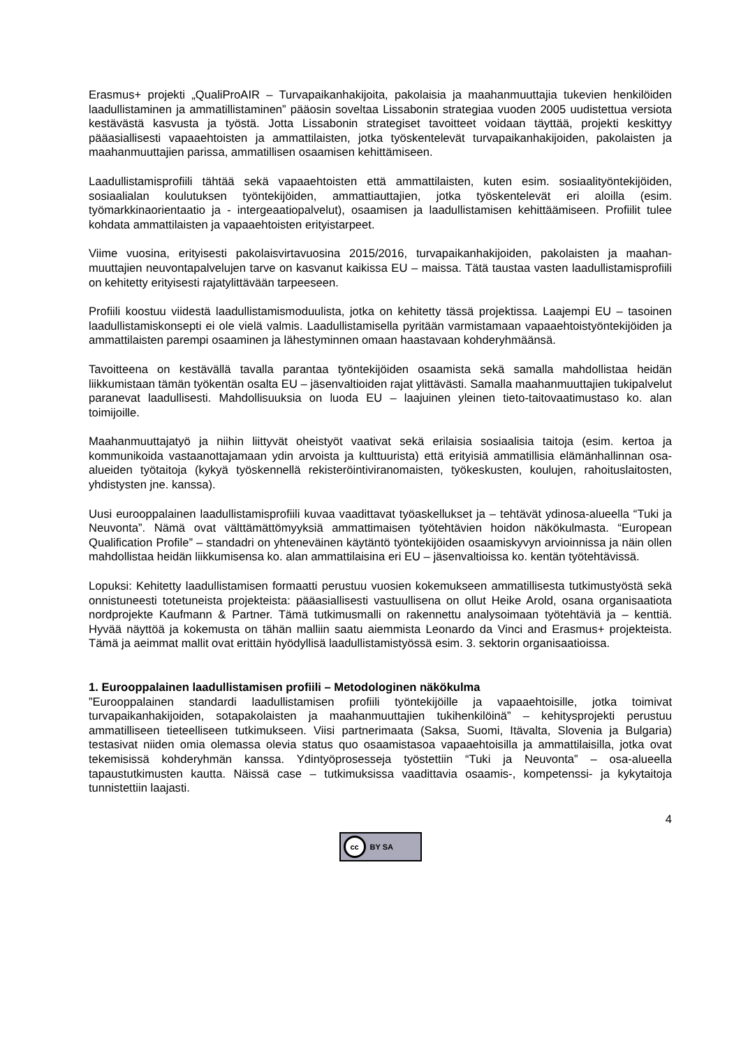Erasmus+ projekti „QualiProAIR – Turvapaikanhakijoita, pakolaisia ja maahanmuuttajia tukevien henkilöiden laadullistaminen ja ammatillistaminen” pääosin soveltaa Lissabonin strategiaa vuoden 2005 uudistettua versiota kestävästä kasvusta ja työstä. Jotta Lissabonin strategiset tavoitteet voidaan täyttää, projekti keskittyy pääasiallisesti vapaaehtoisten ja ammattilaisten, jotka työskentelevät turvapaikanhakijoiden, pakolaisten ja maahanmuuttajien parissa, ammatillisen osaamisen kehittämiseen.
Laadullistamisprofiili tähtää sekä vapaaehtoisten että ammattilaisten, kuten esim. sosiaalityöntekijöiden, sosiaalialan koulutuksen työntekijöiden, ammattiauttajien, jotka työskentelevät eri aloilla (esim. työmarkkinaorientaatio ja - intergeaatiopalvelut), osaamisen ja laadullistamisen kehittäämiseen. Profiilit tulee kohdata ammattilaisten ja vapaaehtoisten erityistarpeet.
Viime vuosina, erityisesti pakolaisvirtavuosina 2015/2016, turvapaikanhakijoiden, pakolaisten ja maahan-muuttajien neuvontapalvelujen tarve on kasvanut kaikissa EU – maissa. Tätä taustaa vasten laadullistamisprofiili on kehitetty erityisesti rajatylittävään tarpeeseen.
Profiili koostuu viidestä laadullistamismoduulista, jotka on kehitetty tässä projektissa. Laajempi EU – tasoinen laadullistamiskonsepti ei ole vielä valmis. Laadullistamisella pyritään varmistamaan vapaaehtoistyöntekijöiden ja ammattilaisten parempi osaaminen ja lähestyminnen omaan haastavaan kohderyhmäänsä.
Tavoitteena on kestävällä tavalla parantaa työntekijöiden osaamista sekä samalla mahdollistaa heidän liikkumistaan tämän työkentän osalta EU – jäsenvaltioiden rajat ylittävästi. Samalla maahanmuuttajien tukipalvelut paranevat laadullisesti. Mahdollisuuksia on luoda EU – laajuinen yleinen tieto-taitovaatimustaso ko. alan toimijoille.
Maahanmuuttajatyö ja niihin liittyvät oheistyöt vaativat sekä erilaisia sosiaalisia taitoja (esim. kertoa ja kommunikoida vastaanottajamaan ydin arvoista ja kulttuurista) että erityisiä ammatillisia elämänhallinnan osa-alueiden työtaitoja (kykyä työskennellä rekisteröintiviranomaisten, työkeskusten, koulujen, rahoituslaitosten, yhdistysten jne. kanssa).
Uusi eurooppalainen laadullistamisprofiili kuvaa vaadittavat työaskellukset ja – tehtävät ydinosa-alueella “Tuki ja Neuvonta”. Nämä ovat välttämättömyyksiä ammattimaisen työtehtävien hoidon näkökulmasta. “European Qualification Profile” – standadri on yhteneväinen käytäntö työntekijöiden osaamiskyvyn arvioinnissa ja näin ollen mahdollistaa heidän liikkumisensa ko. alan ammattilaisina eri EU – jäsenvaltioissa ko. kentän työtehtävissä.
Lopuksi: Kehitetty laadullistamisen formaatti perustuu vuosien kokemukseen ammatillisesta tutkimustyöstä sekä onnistuneesti totetuneista projekteista: pääasiallisesti vastuullisena on ollut Heike Arold, osana organisaatiota nordprojekte Kaufmann & Partner. Tämä tutkimusmalli on rakennettu analysoimaan työtehtäviä ja – kenttiä. Hyvää näyttöä ja kokemusta on tähän malliin saatu aiemmista Leonardo da Vinci and Erasmus+ projekteista. Tämä ja aeimmat mallit ovat erittäin hyödyllisä laadullistamistyössä esim. 3. sektorin organisaatioissa.
1. Eurooppalainen laadullistamisen profiili – Metodologinen näkökulma
”Eurooppalainen standardi laadullistamisen profiili työntekijöille ja vapaaehtoisille, jotka toimivat turvapaikanhakijoiden, sotapakolaisten ja maahanmuuttajien tukihenkilöinä” – kehitysprojekti perustuu ammatilliseen tieteelliseen tutkimukseen. Viisi partnerimaata (Saksa, Suomi, Itävalta, Slovenia ja Bulgaria) testasivat niiden omia olemassa olevia status quo osaamistasoa vapaaehtoisilla ja ammattilaisilla, jotka ovat tekemisissä kohderyhmän kanssa. Ydintyöprosesseja työstettiin “Tuki ja Neuvonta” – osa-alueella tapaustutkimusten kautta. Näissä case – tutkimuksissa vaadittavia osaamis-, kompetenssi- ja kykytaitoja tunnistettiin laajasti.
4
cc BY SA